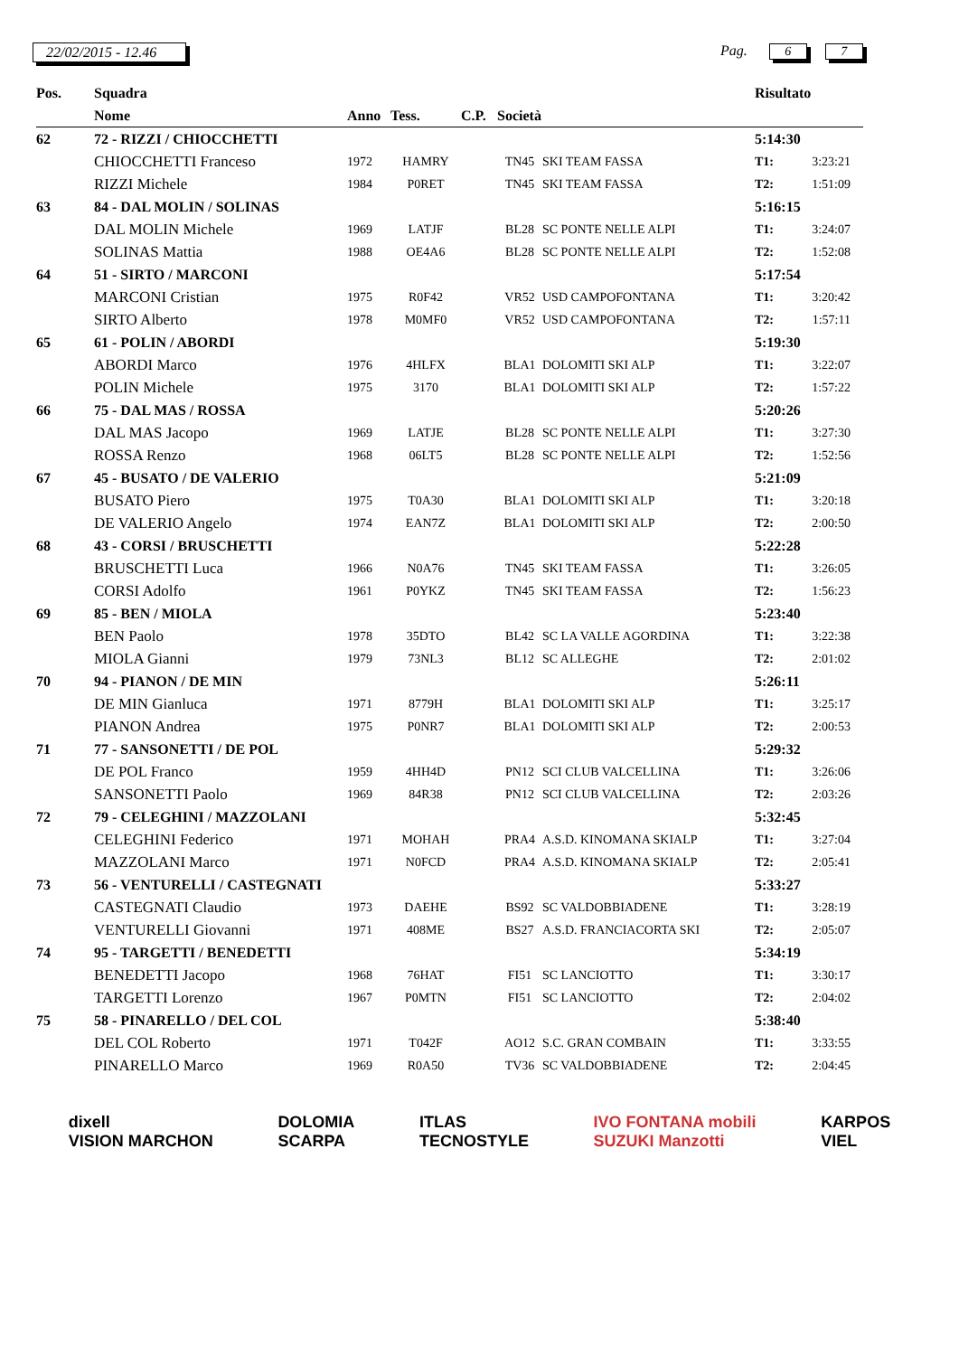22/02/2015 - 12.46
Pag. 6 7
| Pos. | Squadra | | | | | | Risultato | |
| --- | --- | --- | --- | --- | --- | --- | --- | --- |
| | Nome | Anno | Tess. | C.P. | Società | | | |
| 62 | 72 - RIZZI / CHIOCCHETTI | | | | | | 5:14:30 | |
| | CHIOCCHETTI Franceso | 1972 | HAMRY | | TN45 | SKI TEAM FASSA | T1: | 3:23:21 |
| | RIZZI Michele | 1984 | P0RET | | TN45 | SKI TEAM FASSA | T2: | 1:51:09 |
| 63 | 84 - DAL MOLIN / SOLINAS | | | | | | 5:16:15 | |
| | DAL MOLIN Michele | 1969 | LATJF | | BL28 | SC PONTE NELLE ALPI | T1: | 3:24:07 |
| | SOLINAS Mattia | 1988 | OE4A6 | | BL28 | SC PONTE NELLE ALPI | T2: | 1:52:08 |
| 64 | 51 - SIRTO / MARCONI | | | | | | 5:17:54 | |
| | MARCONI Cristian | 1975 | R0F42 | | VR52 | USD CAMPOFONTANA | T1: | 3:20:42 |
| | SIRTO Alberto | 1978 | M0MF0 | | VR52 | USD CAMPOFONTANA | T2: | 1:57:11 |
| 65 | 61 - POLIN / ABORDI | | | | | | 5:19:30 | |
| | ABORDI Marco | 1976 | 4HLFX | | BLA1 | DOLOMITI SKI ALP | T1: | 3:22:07 |
| | POLIN Michele | 1975 | 3170 | | BLA1 | DOLOMITI SKI ALP | T2: | 1:57:22 |
| 66 | 75 - DAL MAS / ROSSA | | | | | | 5:20:26 | |
| | DAL MAS Jacopo | 1969 | LATJE | | BL28 | SC PONTE NELLE ALPI | T1: | 3:27:30 |
| | ROSSA Renzo | 1968 | 06LT5 | | BL28 | SC PONTE NELLE ALPI | T2: | 1:52:56 |
| 67 | 45 - BUSATO / DE VALERIO | | | | | | 5:21:09 | |
| | BUSATO Piero | 1975 | T0A30 | | BLA1 | DOLOMITI SKI ALP | T1: | 3:20:18 |
| | DE VALERIO Angelo | 1974 | EAN7Z | | BLA1 | DOLOMITI SKI ALP | T2: | 2:00:50 |
| 68 | 43 - CORSI / BRUSCHETTI | | | | | | 5:22:28 | |
| | BRUSCHETTI Luca | 1966 | N0A76 | | TN45 | SKI TEAM FASSA | T1: | 3:26:05 |
| | CORSI Adolfo | 1961 | P0YKZ | | TN45 | SKI TEAM FASSA | T2: | 1:56:23 |
| 69 | 85 - BEN / MIOLA | | | | | | 5:23:40 | |
| | BEN Paolo | 1978 | 35DTO | | BL42 | SC LA VALLE AGORDINA | T1: | 3:22:38 |
| | MIOLA Gianni | 1979 | 73NL3 | | BL12 | SC ALLEGHE | T2: | 2:01:02 |
| 70 | 94 - PIANON / DE MIN | | | | | | 5:26:11 | |
| | DE MIN Gianluca | 1971 | 8779H | | BLA1 | DOLOMITI SKI ALP | T1: | 3:25:17 |
| | PIANON Andrea | 1975 | P0NR7 | | BLA1 | DOLOMITI SKI ALP | T2: | 2:00:53 |
| 71 | 77 - SANSONETTI / DE POL | | | | | | 5:29:32 | |
| | DE POL Franco | 1959 | 4HH4D | | PN12 | SCI CLUB VALCELLINA | T1: | 3:26:06 |
| | SANSONETTI Paolo | 1969 | 84R38 | | PN12 | SCI CLUB VALCELLINA | T2: | 2:03:26 |
| 72 | 79 - CELEGHINI / MAZZOLANI | | | | | | 5:32:45 | |
| | CELEGHINI Federico | 1971 | MOHAH | | PRA4 | A.S.D. KINOMANA SKIALP | T1: | 3:27:04 |
| | MAZZOLANI Marco | 1971 | N0FCD | | PRA4 | A.S.D. KINOMANA SKIALP | T2: | 2:05:41 |
| 73 | 56 - VENTURELLI / CASTEGNATI | | | | | | 5:33:27 | |
| | CASTEGNATI Claudio | 1973 | DAEHE | | BS92 | SC VALDOBBIADENE | T1: | 3:28:19 |
| | VENTURELLI Giovanni | 1971 | 408ME | | BS27 | A.S.D. FRANCIACORTA SKI | T2: | 2:05:07 |
| 74 | 95 - TARGETTI / BENEDETTI | | | | | | 5:34:19 | |
| | BENEDETTI Jacopo | 1968 | 76HAT | | FI51 | SC LANCIOTTO | T1: | 3:30:17 |
| | TARGETTI Lorenzo | 1967 | P0MTN | | FI51 | SC LANCIOTTO | T2: | 2:04:02 |
| 75 | 58 - PINARELLO / DEL COL | | | | | | 5:38:40 | |
| | DEL COL Roberto | 1971 | T042F | | AO12 | S.C. GRAN COMBAIN | T1: | 3:33:55 |
| | PINARELLO Marco | 1969 | R0A50 | | TV36 | SC VALDOBBIADENE | T2: | 2:04:45 |
dixell
VISION MARCHON DOLOMIA
SCARPA ITLAS
TECNOSTYLE IVO FONTANA mobili
SUZUKI Manzotti KARPOS
VIEL